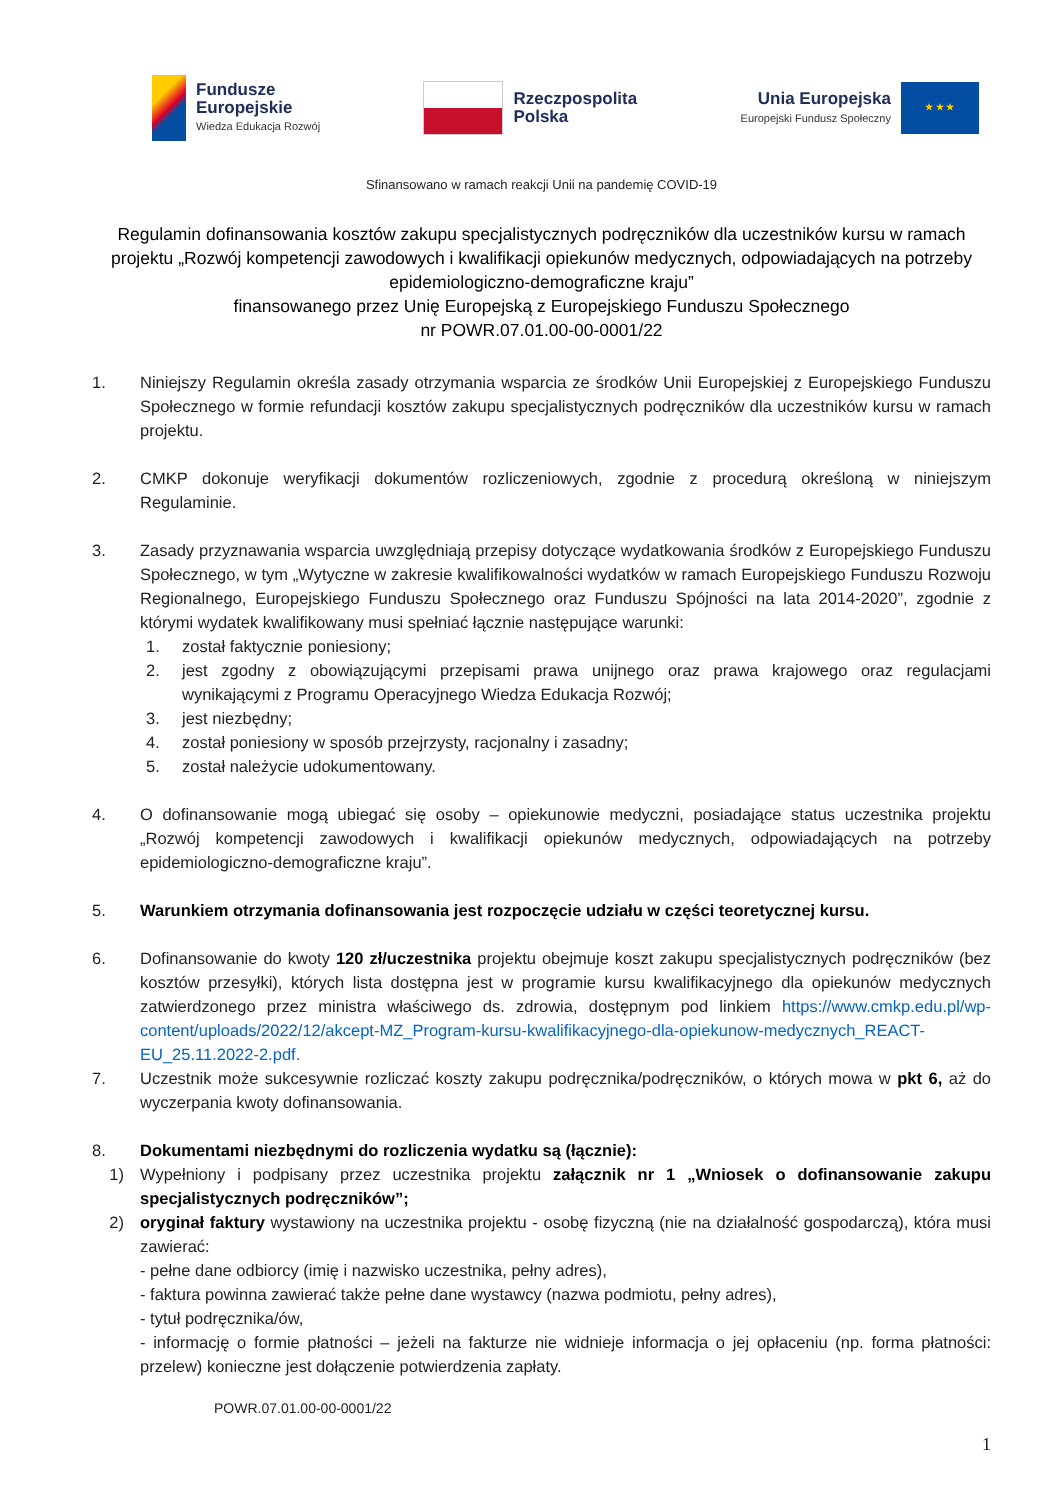Fundusze
Europejskie
Wiedza Edukacja Rozwój
Rzeczpospolita
Polska
Unia Europejska
Europejski Fundusz Społeczny
★ ★ ★
Sfinansowano w ramach reakcji Unii na pandemię COVID-19
Regulamin dofinansowania kosztów zakupu specjalistycznych podręczników dla uczestników kursu w ramach projektu „Rozwój kompetencji zawodowych i kwalifikacji opiekunów medycznych, odpowiadających na potrzeby epidemiologiczno-demograficzne kraju”
finansowanego przez Unię Europejską z Europejskiego Funduszu Społecznego
nr POWR.07.01.00-00-0001/22
1. Niniejszy Regulamin określa zasady otrzymania wsparcia ze środków Unii Europejskiej z Europejskiego Funduszu Społecznego w formie refundacji kosztów zakupu specjalistycznych podręczników dla uczestników kursu w ramach projektu.
2. CMKP dokonuje weryfikacji dokumentów rozliczeniowych, zgodnie z procedurą określoną w niniejszym Regulaminie.
3. Zasady przyznawania wsparcia uwzględniają przepisy dotyczące wydatkowania środków z Europejskiego Funduszu Społecznego, w tym „Wytyczne w zakresie kwalifikowalności wydatków w ramach Europejskiego Funduszu Rozwoju Regionalnego, Europejskiego Funduszu Społecznego oraz Funduszu Spójności na lata 2014-2020”, zgodnie z którymi wydatek kwalifikowany musi spełniać łącznie następujące warunki:
1. został faktycznie poniesiony;
2. jest zgodny z obowiązującymi przepisami prawa unijnego oraz prawa krajowego oraz regulacjami wynikającymi z Programu Operacyjnego Wiedza Edukacja Rozwój;
3. jest niezbędny;
4. został poniesiony w sposób przejrzysty, racjonalny i zasadny;
5. został należycie udokumentowany.
4. O dofinansowanie mogą ubiegać się osoby – opiekunowie medyczni, posiadające status uczestnika projektu „Rozwój kompetencji zawodowych i kwalifikacji opiekunów medycznych, odpowiadających na potrzeby epidemiologiczno-demograficzne kraju”.
5. Warunkiem otrzymania dofinansowania jest rozpoczęcie udziału w części teoretycznej kursu.
6. Dofinansowanie do kwoty 120 zł/uczestnika projektu obejmuje koszt zakupu specjalistycznych podręczników (bez kosztów przesyłki), których lista dostępna jest w programie kursu kwalifikacyjnego dla opiekunów medycznych zatwierdzonego przez ministra właściwego ds. zdrowia, dostępnym pod linkiem https://www.cmkp.edu.pl/wp-content/uploads/2022/12/akcept-MZ_Program-kursu-kwalifikacyjnego-dla-opiekunow-medycznych_REACT-EU_25.11.2022-2.pdf.
7. Uczestnik może sukcesywnie rozliczać koszty zakupu podręcznika/podręczników, o których mowa w pkt 6, aż do wyczerpania kwoty dofinansowania.
8. Dokumentami niezbędnymi do rozliczenia wydatku są (łącznie):
1) Wypełniony i podpisany przez uczestnika projektu załącznik nr 1 „Wniosek o dofinansowanie zakupu specjalistycznych podręczników”;
2) oryginał faktury wystawiony na uczestnika projektu - osobę fizyczną (nie na działalność gospodarczą), która musi zawierać:
- pełne dane odbiorcy (imię i nazwisko uczestnika, pełny adres),
- faktura powinna zawierać także pełne dane wystawcy (nazwa podmiotu, pełny adres),
- tytuł podręcznika/ów,
- informację o formie płatności – jeżeli na fakturze nie widnieje informacja o jej opłaceniu (np. forma płatności: przelew) konieczne jest dołączenie potwierdzenia zapłaty.
POWR.07.01.00-00-0001/22
1